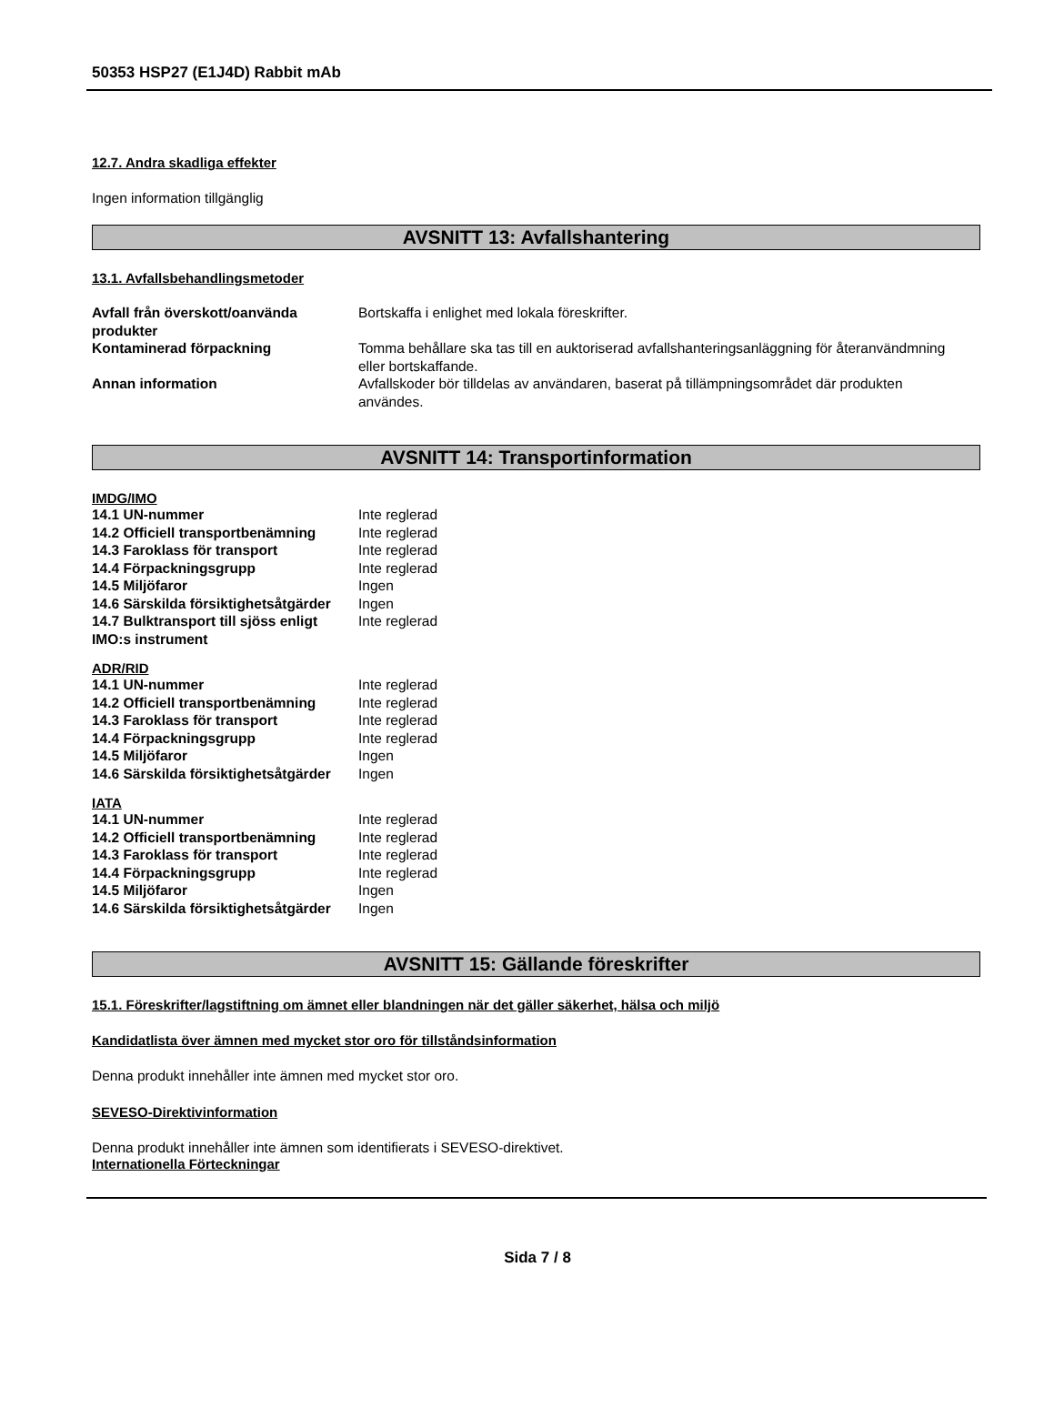50353 HSP27 (E1J4D) Rabbit mAb
12.7. Andra skadliga effekter
Ingen information tillgänglig
AVSNITT 13: Avfallshantering
13.1. Avfallsbehandlingsmetoder
| Avfall från överskott/oanvända produkter | Bortskaffa i enlighet med lokala föreskrifter. |
| Kontaminerad förpackning | Tomma behållare ska tas till en auktoriserad avfallshanteringsanläggning för återanvändmning eller bortskaffande. |
| Annan information | Avfallskoder bör tilldelas av användaren, baserat på tillämpningsområdet där produkten användes. |
AVSNITT 14: Transportinformation
IMDG/IMO
| 14.1 UN-nummer | Inte reglerad |
| 14.2 Officiell transportbenämning | Inte reglerad |
| 14.3 Faroklass för transport | Inte reglerad |
| 14.4 Förpackningsgrupp | Inte reglerad |
| 14.5 Miljöfaror | Ingen |
| 14.6 Särskilda försiktighetsåtgärder | Ingen |
| 14.7 Bulktransport till sjöss enligt IMO:s instrument | Inte reglerad |
ADR/RID
| 14.1 UN-nummer | Inte reglerad |
| 14.2 Officiell transportbenämning | Inte reglerad |
| 14.3 Faroklass för transport | Inte reglerad |
| 14.4 Förpackningsgrupp | Inte reglerad |
| 14.5 Miljöfaror | Ingen |
| 14.6 Särskilda försiktighetsåtgärder | Ingen |
IATA
| 14.1 UN-nummer | Inte reglerad |
| 14.2 Officiell transportbenämning | Inte reglerad |
| 14.3 Faroklass för transport | Inte reglerad |
| 14.4 Förpackningsgrupp | Inte reglerad |
| 14.5 Miljöfaror | Ingen |
| 14.6 Särskilda försiktighetsåtgärder | Ingen |
AVSNITT 15: Gällande föreskrifter
15.1. Föreskrifter/lagstiftning om ämnet eller blandningen när det gäller säkerhet, hälsa och miljö
Kandidatlista över ämnen med mycket stor oro för tillståndsinformation
Denna produkt innehåller inte ämnen med mycket stor oro.
SEVESO-Direktivinformation
Denna produkt innehåller inte ämnen som identifierats i SEVESO-direktivet.
Internationella Förteckningar
Sida 7 / 8